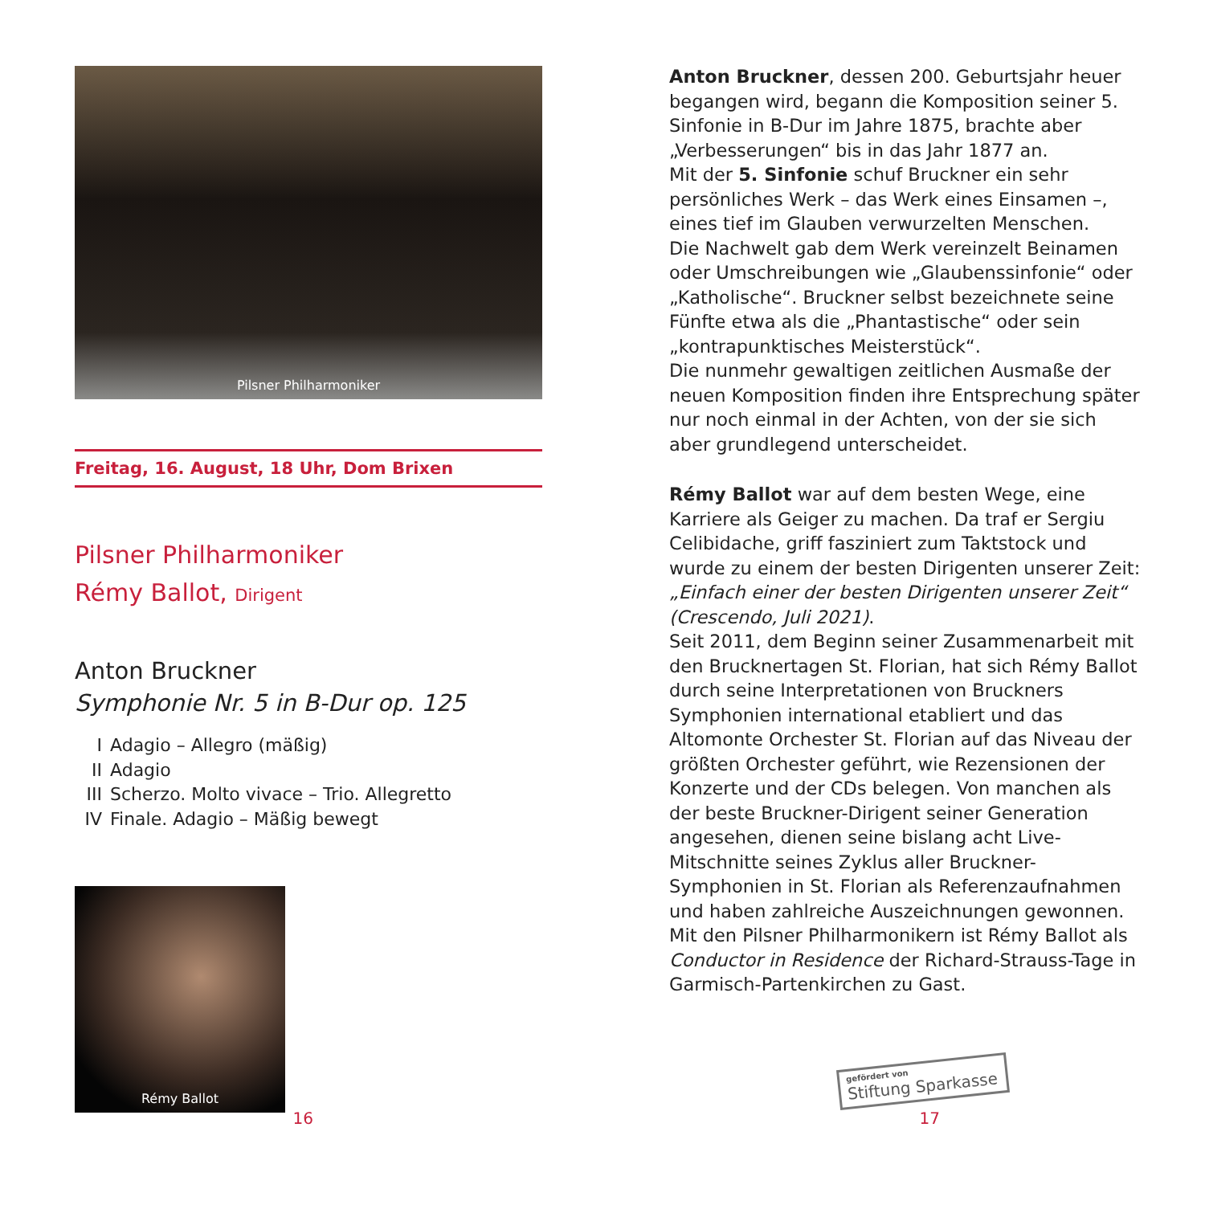Pilsner Philharmoniker
Freitag, 16. August, 18 Uhr, Dom Brixen
Pilsner Philharmoniker
Rémy Ballot, Dirigent
Anton Bruckner
Symphonie Nr. 5 in B-Dur op. 125
I Adagio – Allegro (mäßig)
II Adagio
III Scherzo. Molto vivace – Trio. Allegretto
IV Finale. Adagio – Mäßig bewegt
Rémy Ballot
Anton Bruckner, dessen 200. Geburtsjahr heuer begangen wird, begann die Komposition seiner 5. Sinfonie in B-Dur im Jahre 1875, brachte aber „Verbesserungen“ bis in das Jahr 1877 an.
Mit der 5. Sinfonie schuf Bruckner ein sehr persönliches Werk – das Werk eines Einsamen –, eines tief im Glauben verwurzelten Menschen.
Die Nachwelt gab dem Werk vereinzelt Beinamen oder Umschreibungen wie „Glaubenssinfonie“ oder „Katholische“. Bruckner selbst bezeichnete seine Fünfte etwa als die „Phantastische“ oder sein „kontrapunktisches Meisterstück“.
Die nunmehr gewaltigen zeitlichen Ausmaße der neuen Komposition finden ihre Entsprechung später nur noch einmal in der Achten, von der sie sich aber grundlegend unterscheidet.
Rémy Ballot war auf dem besten Wege, eine Karriere als Geiger zu machen. Da traf er Sergiu Celibidache, griff fasziniert zum Taktstock und wurde zu einem der besten Dirigenten unserer Zeit: „Einfach einer der besten Dirigenten unserer Zeit“ (Crescendo, Juli 2021).
Seit 2011, dem Beginn seiner Zusammenarbeit mit den Brucknertagen St. Florian, hat sich Rémy Ballot durch seine Interpretationen von Bruckners Symphonien international etabliert und das Altomonte Orchester St. Florian auf das Niveau der größten Orchester geführt, wie Rezensionen der Konzerte und der CDs belegen. Von manchen als der beste Bruckner-Dirigent seiner Generation angesehen, dienen seine bislang acht Live-Mitschnitte seines Zyklus aller Bruckner-Symphonien in St. Florian als Referenzaufnahmen und haben zahlreiche Auszeichnungen gewonnen. Mit den Pilsner Philharmonikern ist Rémy Ballot als Conductor in Residence der Richard-Strauss-Tage in Garmisch-Partenkirchen zu Gast.
gefördert von
Stiftung Sparkasse
16 17